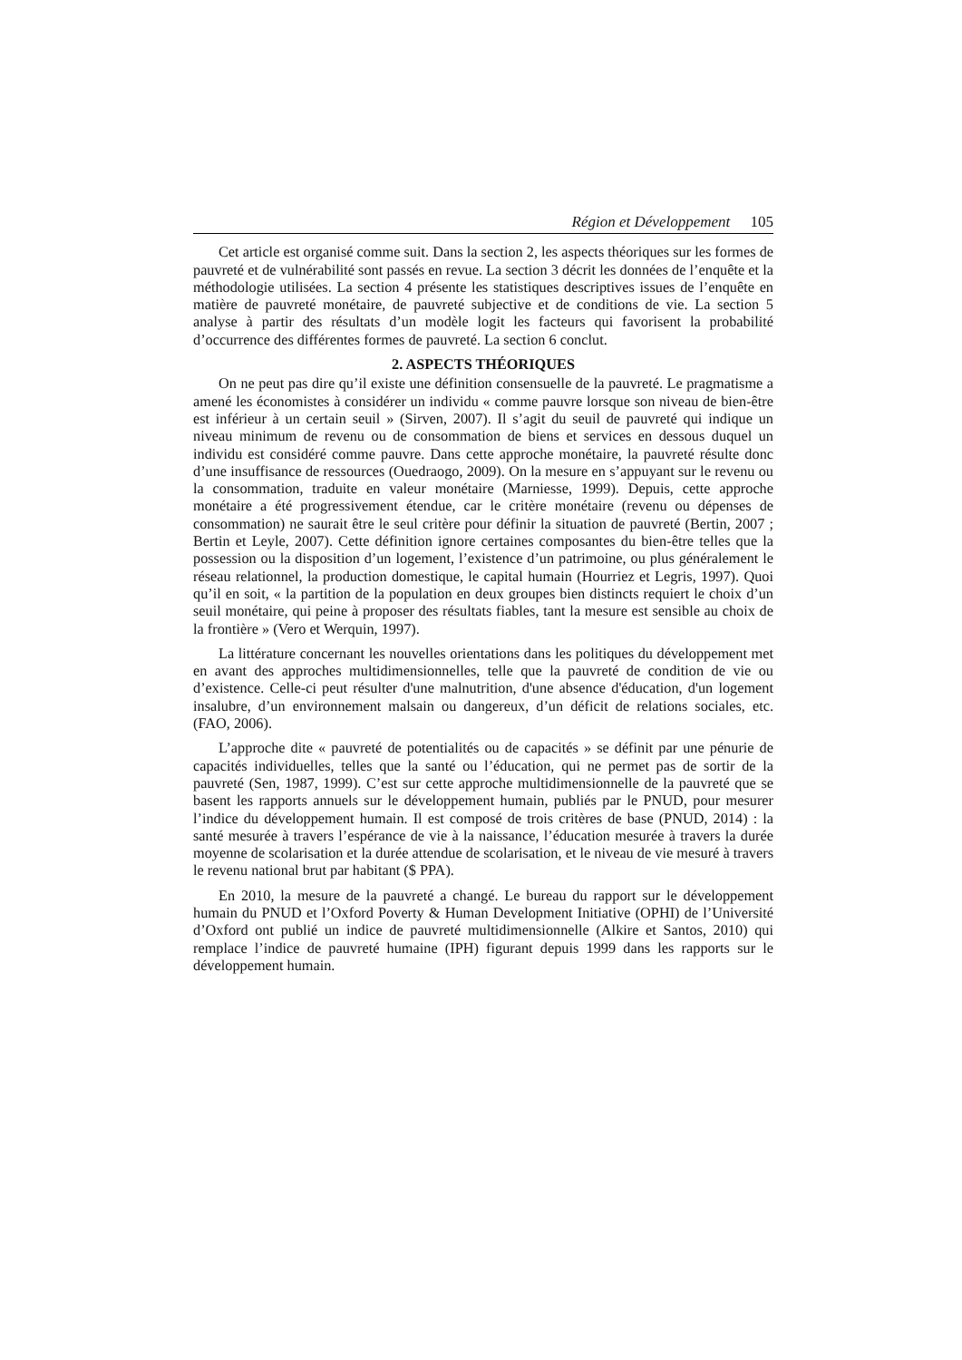Région et Développement 105
Cet article est organisé comme suit. Dans la section 2, les aspects théoriques sur les formes de pauvreté et de vulnérabilité sont passés en revue. La section 3 décrit les données de l’enquête et la méthodologie utilisées. La section 4 présente les statistiques descriptives issues de l’enquête en matière de pauvreté monétaire, de pauvreté subjective et de conditions de vie. La section 5 analyse à partir des résultats d’un modèle logit les facteurs qui favorisent la probabilité d’occurrence des différentes formes de pauvreté. La section 6 conclut.
2. ASPECTS THÉORIQUES
On ne peut pas dire qu’il existe une définition consensuelle de la pauvreté. Le pragmatisme a amené les économistes à considérer un individu « comme pauvre lorsque son niveau de bien-être est inférieur à un certain seuil » (Sirven, 2007). Il s’agit du seuil de pauvreté qui indique un niveau minimum de revenu ou de consommation de biens et services en dessous duquel un individu est considéré comme pauvre. Dans cette approche monétaire, la pauvreté résulte donc d’une insuffisance de ressources (Ouedraogo, 2009). On la mesure en s’appuyant sur le revenu ou la consommation, traduite en valeur monétaire (Marniesse, 1999). Depuis, cette approche monétaire a été progressivement étendue, car le critère monétaire (revenu ou dépenses de consommation) ne saurait être le seul critère pour définir la situation de pauvreté (Bertin, 2007 ; Bertin et Leyle, 2007). Cette définition ignore certaines composantes du bien-être telles que la possession ou la disposition d’un logement, l’existence d’un patrimoine, ou plus généralement le réseau relationnel, la production domestique, le capital humain (Hourriez et Legris, 1997). Quoi qu’il en soit, « la partition de la population en deux groupes bien distincts requiert le choix d’un seuil monétaire, qui peine à proposer des résultats fiables, tant la mesure est sensible au choix de la frontière » (Vero et Werquin, 1997).
La littérature concernant les nouvelles orientations dans les politiques du développement met en avant des approches multidimensionnelles, telle que la pauvreté de condition de vie ou d’existence. Celle-ci peut résulter d'une malnutrition, d'une absence d'éducation, d'un logement insalubre, d’un environnement malsain ou dangereux, d’un déficit de relations sociales, etc. (FAO, 2006).
L’approche dite « pauvreté de potentialités ou de capacités » se définit par une pénurie de capacités individuelles, telles que la santé ou l’éducation, qui ne permet pas de sortir de la pauvreté (Sen, 1987, 1999). C’est sur cette approche multidimensionnelle de la pauvreté que se basent les rapports annuels sur le développement humain, publiés par le PNUD, pour mesurer l’indice du développement humain. Il est composé de trois critères de base (PNUD, 2014) : la santé mesurée à travers l’espérance de vie à la naissance, l’éducation mesurée à travers la durée moyenne de scolarisation et la durée attendue de scolarisation, et le niveau de vie mesuré à travers le revenu national brut par habitant ($ PPA).
En 2010, la mesure de la pauvreté a changé. Le bureau du rapport sur le développement humain du PNUD et l’Oxford Poverty & Human Development Initiative (OPHI) de l’Université d’Oxford ont publié un indice de pauvreté multidimensionnelle (Alkire et Santos, 2010) qui remplace l’indice de pauvreté humaine (IPH) figurant depuis 1999 dans les rapports sur le développement humain.